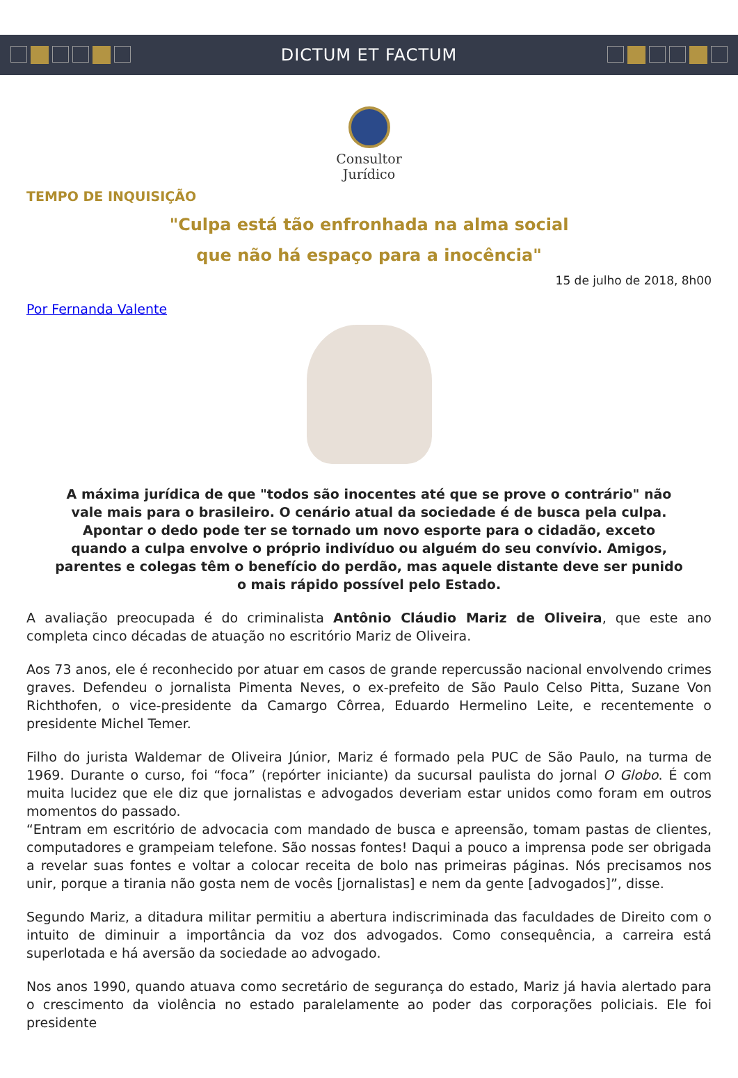DICTUM ET FACTUM
Consultor
Jurídico
TEMPO DE INQUISIÇÃO
"Culpa está tão enfronhada na alma social
que não há espaço para a inocência"
15 de julho de 2018, 8h00
Por Fernanda Valente
A máxima jurídica de que "todos são inocentes até que se prove o contrário" não vale mais para o brasileiro. O cenário atual da sociedade é de busca pela culpa. Apontar o dedo pode ter se tornado um novo esporte para o cidadão, exceto quando a culpa envolve o próprio indivíduo ou alguém do seu convívio. Amigos, parentes e colegas têm o benefício do perdão, mas aquele distante deve ser punido o mais rápido possível pelo Estado.
A avaliação preocupada é do criminalista Antônio Cláudio Mariz de Oliveira, que este ano completa cinco décadas de atuação no escritório Mariz de Oliveira.
Aos 73 anos, ele é reconhecido por atuar em casos de grande repercussão nacional envolvendo crimes graves. Defendeu o jornalista Pimenta Neves, o ex-prefeito de São Paulo Celso Pitta, Suzane Von Richthofen, o vice-presidente da Camargo Côrrea, Eduardo Hermelino Leite, e recentemente o presidente Michel Temer.
Filho do jurista Waldemar de Oliveira Júnior, Mariz é formado pela PUC de São Paulo, na turma de 1969. Durante o curso, foi “foca” (repórter iniciante) da sucursal paulista do jornal O Globo. É com muita lucidez que ele diz que jornalistas e advogados deveriam estar unidos como foram em outros momentos do passado.
“Entram em escritório de advocacia com mandado de busca e apreensão, tomam pastas de clientes, computadores e grampeiam telefone. São nossas fontes! Daqui a pouco a imprensa pode ser obrigada a revelar suas fontes e voltar a colocar receita de bolo nas primeiras páginas. Nós precisamos nos unir, porque a tirania não gosta nem de vocês [jornalistas] e nem da gente [advogados]”, disse.
Segundo Mariz, a ditadura militar permitiu a abertura indiscriminada das faculdades de Direito com o intuito de diminuir a importância da voz dos advogados. Como consequência, a carreira está superlotada e há aversão da sociedade ao advogado.
Nos anos 1990, quando atuava como secretário de segurança do estado, Mariz já havia alertado para o crescimento da violência no estado paralelamente ao poder das corporações policiais. Ele foi presidente